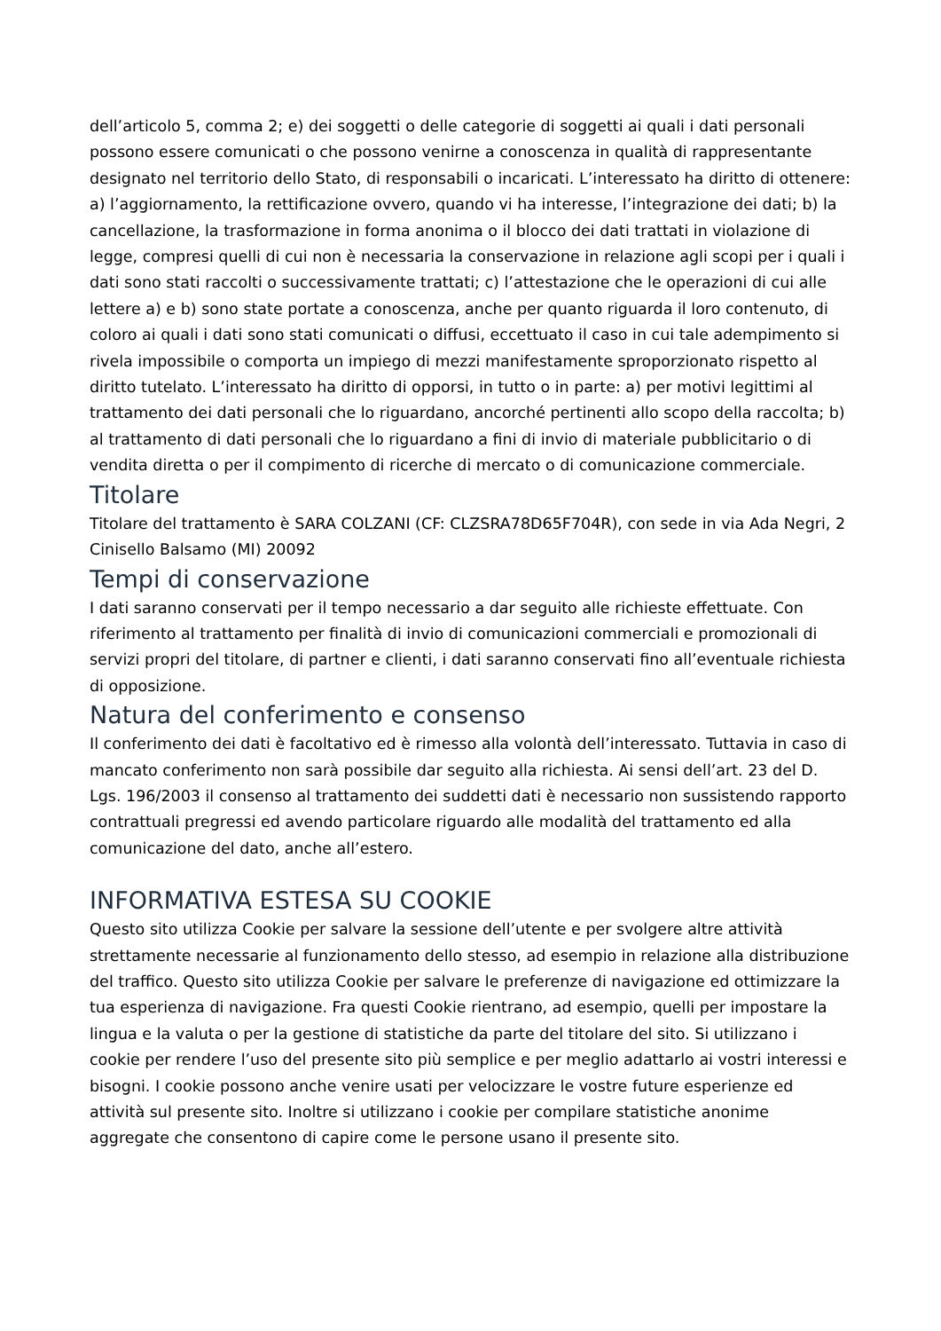dell’articolo 5, comma 2; e) dei soggetti o delle categorie di soggetti ai quali i dati personali possono essere comunicati o che possono venirne a conoscenza in qualità di rappresentante designato nel territorio dello Stato, di responsabili o incaricati. L’interessato ha diritto di ottenere: a) l’aggiornamento, la rettificazione ovvero, quando vi ha interesse, l’integrazione dei dati; b) la cancellazione, la trasformazione in forma anonima o il blocco dei dati trattati in violazione di legge, compresi quelli di cui non è necessaria la conservazione in relazione agli scopi per i quali i dati sono stati raccolti o successivamente trattati; c) l’attestazione che le operazioni di cui alle lettere a) e b) sono state portate a conoscenza, anche per quanto riguarda il loro contenuto, di coloro ai quali i dati sono stati comunicati o diffusi, eccettuato il caso in cui tale adempimento si rivela impossibile o comporta un impiego di mezzi manifestamente sproporzionato rispetto al diritto tutelato. L’interessato ha diritto di opporsi, in tutto o in parte: a) per motivi legittimi al trattamento dei dati personali che lo riguardano, ancorché pertinenti allo scopo della raccolta; b) al trattamento di dati personali che lo riguardano a fini di invio di materiale pubblicitario o di vendita diretta o per il compimento di ricerche di mercato o di comunicazione commerciale.
Titolare
Titolare del trattamento è SARA COLZANI (CF: CLZSRA78D65F704R), con sede in via Ada Negri, 2 Cinisello Balsamo (MI) 20092
Tempi di conservazione
I dati saranno conservati per il tempo necessario a dar seguito alle richieste effettuate. Con riferimento al trattamento per finalità di invio di comunicazioni commerciali e promozionali di servizi propri del titolare, di partner e clienti, i dati saranno conservati fino all’eventuale richiesta di opposizione.
Natura del conferimento e consenso
Il conferimento dei dati è facoltativo ed è rimesso alla volontà dell’interessato. Tuttavia in caso di mancato conferimento non sarà possibile dar seguito alla richiesta. Ai sensi dell’art. 23 del D. Lgs. 196/2003 il consenso al trattamento dei suddetti dati è necessario non sussistendo rapporto contrattuali pregressi ed avendo particolare riguardo alle modalità del trattamento ed alla comunicazione del dato, anche all’estero.
INFORMATIVA ESTESA SU COOKIE
Questo sito utilizza Cookie per salvare la sessione dell’utente e per svolgere altre attività strettamente necessarie al funzionamento dello stesso, ad esempio in relazione alla distribuzione del traffico. Questo sito utilizza Cookie per salvare le preferenze di navigazione ed ottimizzare la tua esperienza di navigazione. Fra questi Cookie rientrano, ad esempio, quelli per impostare la lingua e la valuta o per la gestione di statistiche da parte del titolare del sito. Si utilizzano i cookie per rendere l’uso del presente sito più semplice e per meglio adattarlo ai vostri interessi e bisogni. I cookie possono anche venire usati per velocizzare le vostre future esperienze ed attività sul presente sito. Inoltre si utilizzano i cookie per compilare statistiche anonime aggregate che consentono di capire come le persone usano il presente sito.